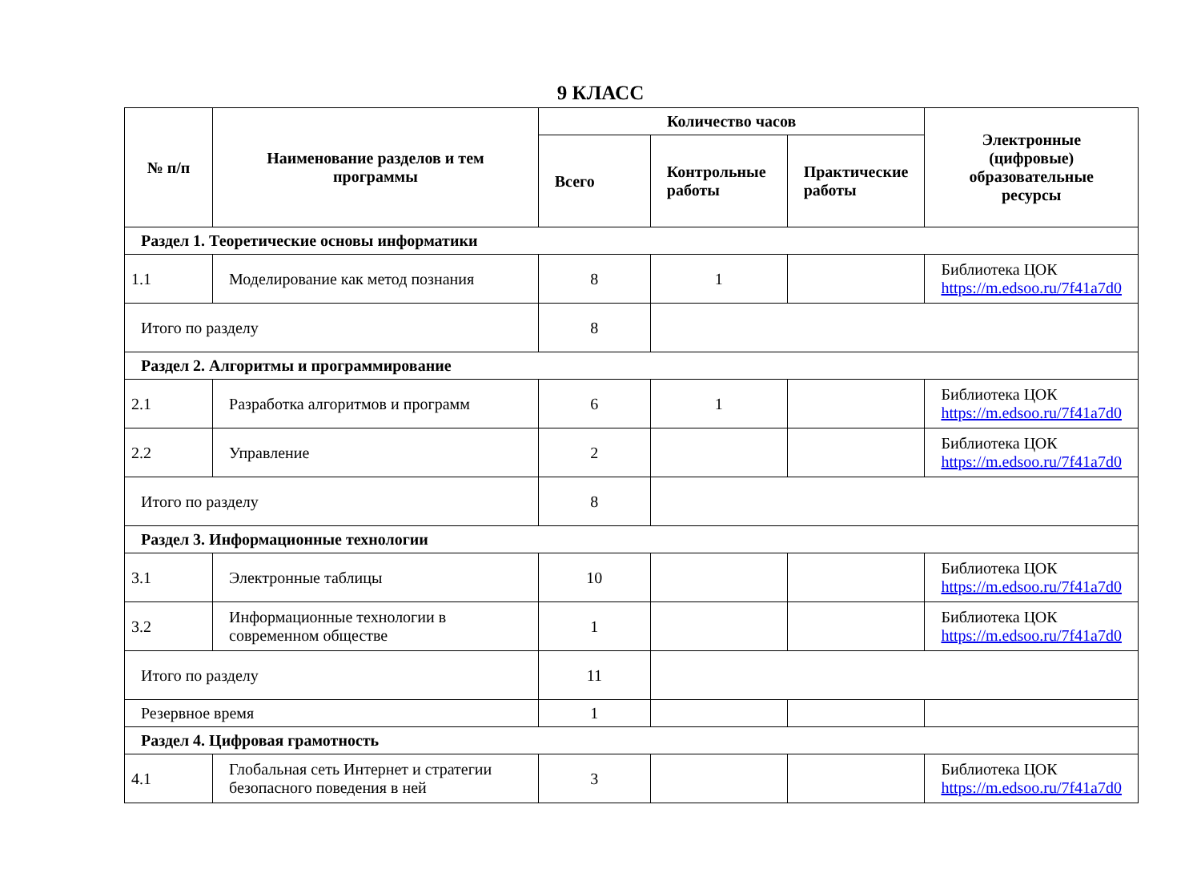9 КЛАСС
| № п/п | Наименование разделов и тем программы | Количество часов | | | Электронные (цифровые) образовательные ресурсы |
| --- | --- | --- | --- | --- | --- |
| | | Всего | Контрольные работы | Практические работы | |
| Раздел 1. Теоретические основы информатики | | | | | |
| 1.1 | Моделирование как метод познания | 8 | 1 | | Библиотека ЦОК https://m.edsoo.ru/7f41a7d0 |
| Итого по разделу | | 8 | | | |
| Раздел 2. Алгоритмы и программирование | | | | | |
| 2.1 | Разработка алгоритмов и программ | 6 | 1 | | Библиотека ЦОК https://m.edsoo.ru/7f41a7d0 |
| 2.2 | Управление | 2 | | | Библиотека ЦОК https://m.edsoo.ru/7f41a7d0 |
| Итого по разделу | | 8 | | | |
| Раздел 3. Информационные технологии | | | | | |
| 3.1 | Электронные таблицы | 10 | | | Библиотека ЦОК https://m.edsoo.ru/7f41a7d0 |
| 3.2 | Информационные технологии в современном обществе | 1 | | | Библиотека ЦОК https://m.edsoo.ru/7f41a7d0 |
| Итого по разделу | | 11 | | | |
| Резервное время | | 1 | | | |
| Раздел 4. Цифровая грамотность | | | | | |
| 4.1 | Глобальная сеть Интернет и стратегии безопасного поведения в ней | 3 | | | Библиотека ЦОК https://m.edsoo.ru/7f41a7d0 |